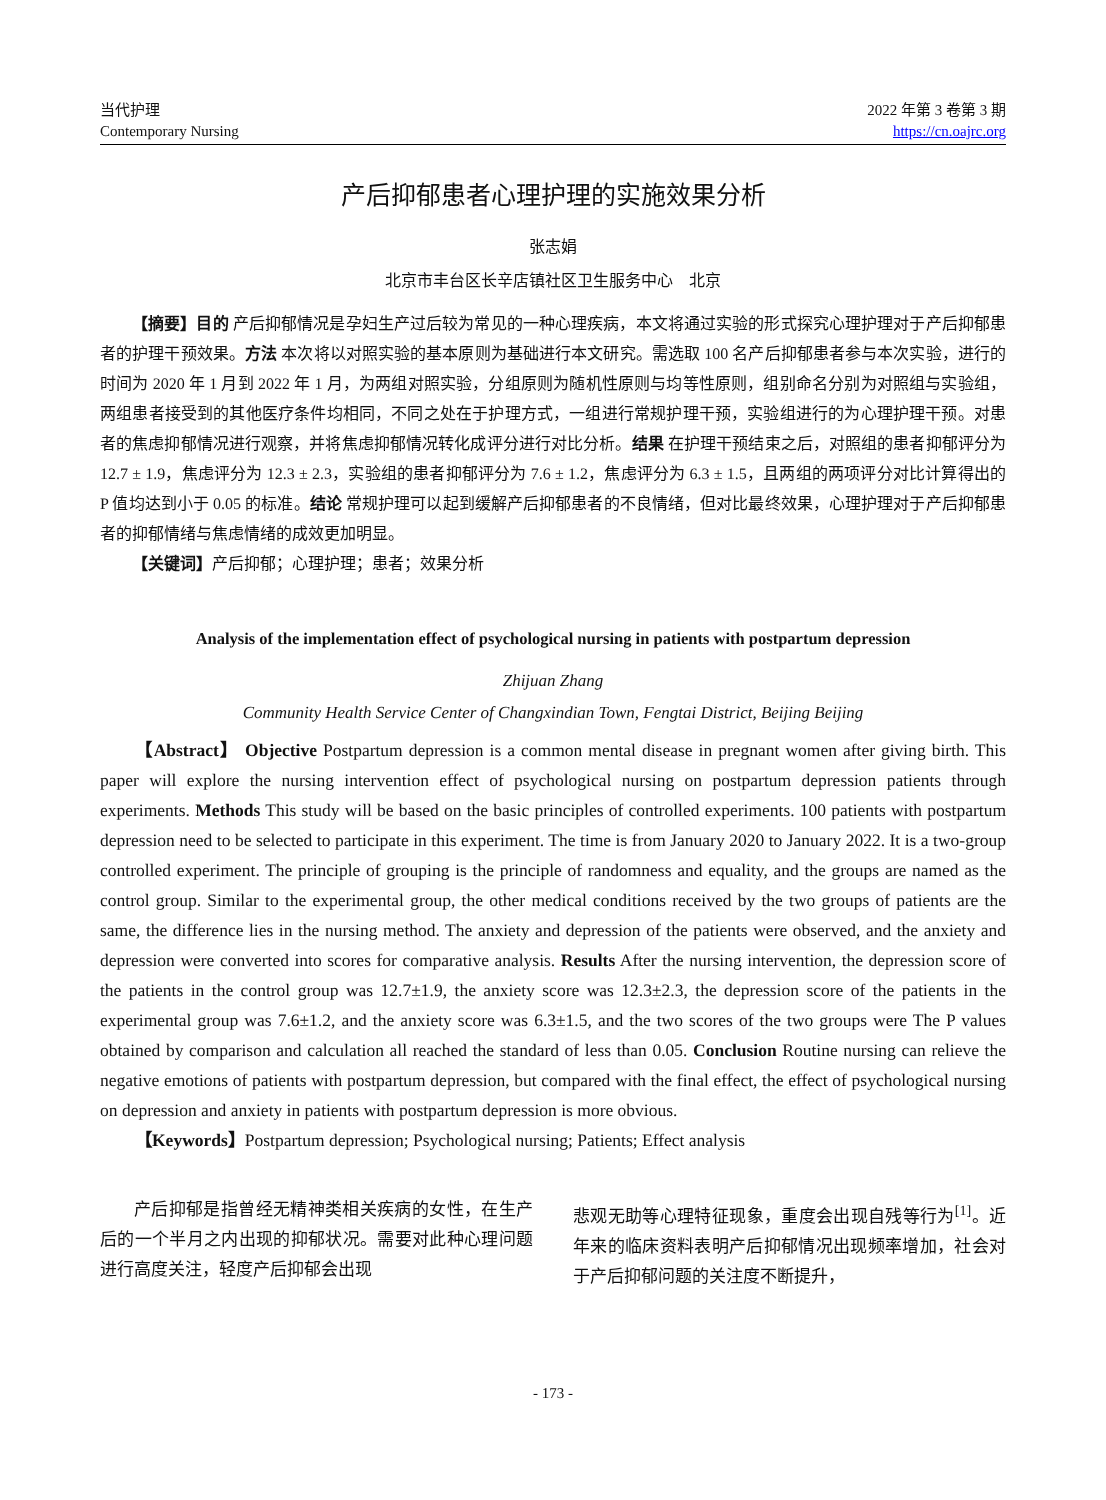当代护理
Contemporary Nursing
2022 年第 3 卷第 3 期
https://cn.oajrc.org
产后抑郁患者心理护理的实施效果分析
张志娟
北京市丰台区长辛店镇社区卫生服务中心　北京
【摘要】目的 产后抑郁情况是孕妇生产过后较为常见的一种心理疾病，本文将通过实验的形式探究心理护理对于产后抑郁患者的护理干预效果。方法 本次将以对照实验的基本原则为基础进行本文研究。需选取 100 名产后抑郁患者参与本次实验，进行的时间为 2020 年 1 月到 2022 年 1 月，为两组对照实验，分组原则为随机性原则与均等性原则，组别命名分别为对照组与实验组，两组患者接受到的其他医疗条件均相同，不同之处在于护理方式，一组进行常规护理干预，实验组进行的为心理护理干预。对患者的焦虑抑郁情况进行观察，并将焦虑抑郁情况转化成评分进行对比分析。结果 在护理干预结束之后，对照组的患者抑郁评分为 12.7 ± 1.9，焦虑评分为 12.3 ± 2.3，实验组的患者抑郁评分为 7.6 ± 1.2，焦虑评分为 6.3 ± 1.5，且两组的两项评分对比计算得出的 P 值均达到小于 0.05 的标准。结论 常规护理可以起到缓解产后抑郁患者的不良情绪，但对比最终效果，心理护理对于产后抑郁患者的抑郁情绪与焦虑情绪的成效更加明显。
【关键词】产后抑郁；心理护理；患者；效果分析
Analysis of the implementation effect of psychological nursing in patients with postpartum depression
Zhijuan Zhang
Community Health Service Center of Changxindian Town, Fengtai District, Beijing Beijing
【Abstract】 Objective Postpartum depression is a common mental disease in pregnant women after giving birth. This paper will explore the nursing intervention effect of psychological nursing on postpartum depression patients through experiments. Methods This study will be based on the basic principles of controlled experiments. 100 patients with postpartum depression need to be selected to participate in this experiment. The time is from January 2020 to January 2022. It is a two-group controlled experiment. The principle of grouping is the principle of randomness and equality, and the groups are named as the control group. Similar to the experimental group, the other medical conditions received by the two groups of patients are the same, the difference lies in the nursing method. The anxiety and depression of the patients were observed, and the anxiety and depression were converted into scores for comparative analysis. Results After the nursing intervention, the depression score of the patients in the control group was 12.7±1.9, the anxiety score was 12.3±2.3, the depression score of the patients in the experimental group was 7.6±1.2, and the anxiety score was 6.3±1.5, and the two scores of the two groups were The P values obtained by comparison and calculation all reached the standard of less than 0.05. Conclusion Routine nursing can relieve the negative emotions of patients with postpartum depression, but compared with the final effect, the effect of psychological nursing on depression and anxiety in patients with postpartum depression is more obvious.
【Keywords】Postpartum depression; Psychological nursing; Patients; Effect analysis
产后抑郁是指曾经无精神类相关疾病的女性，在生产后的一个半月之内出现的抑郁状况。需要对此种心理问题进行高度关注，轻度产后抑郁会出现
悲观无助等心理特征现象，重度会出现自残等行为<sup>[1]</sup>。近年来的临床资料表明产后抑郁情况出现频率增加，社会对于产后抑郁问题的关注度不断提升，
- 173 -